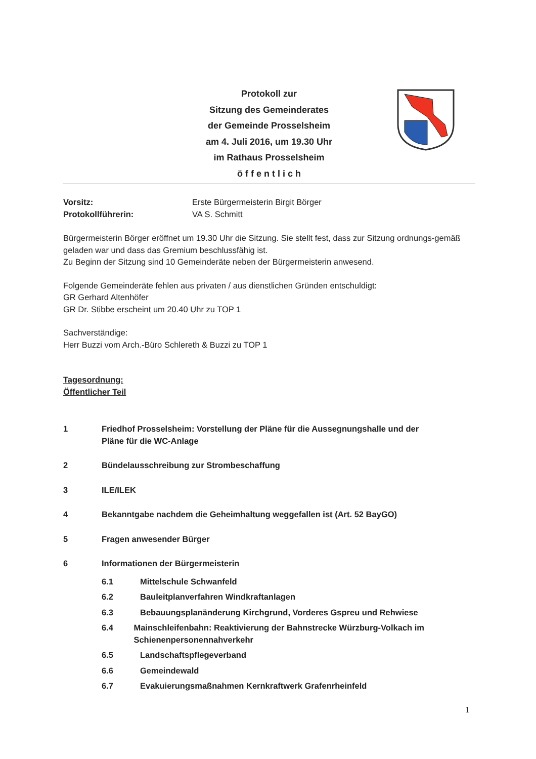Protokoll zur
Sitzung des Gemeinderates
der Gemeinde Prosselsheim
am 4. Juli 2016, um 19.30 Uhr
im Rathaus Prosselsheim
ö f f e n t l i c h
Vorsitz: Erste Bürgermeisterin Birgit Börger
Protokollführerin: VA S. Schmitt
Bürgermeisterin Börger eröffnet um 19.30 Uhr die Sitzung. Sie stellt fest, dass zur Sitzung ordnungs-gemäß geladen war und dass das Gremium beschlussfähig ist.
Zu Beginn der Sitzung sind 10 Gemeinderäte neben der Bürgermeisterin anwesend.
Folgende Gemeinderäte fehlen aus privaten / aus dienstlichen Gründen entschuldigt:
GR Gerhard Altenhöfer
GR Dr. Stibbe erscheint um 20.40 Uhr zu TOP 1
Sachverständige:
Herr Buzzi vom Arch.-Büro Schlereth & Buzzi zu TOP 1
Tagesordnung:
Öffentlicher Teil
1 Friedhof Prosselsheim: Vorstellung der Pläne für die Aussegnungshalle und der
Pläne für die WC-Anlage
2 Bündelausschreibung zur Strombeschaffung
3 ILE/ILEK
4 Bekanntgabe nachdem die Geheimhaltung weggefallen ist (Art. 52 BayGO)
5 Fragen anwesender Bürger
6 Informationen der Bürgermeisterin
6.1 Mittelschule Schwanfeld
6.2 Bauleitplanverfahren Windkraftanlagen
6.3 Bebauungsplanänderung Kirchgrund, Vorderes Gspreu und Rehwiese
6.4 Mainschleifenbahn: Reaktivierung der Bahnstrecke Würzburg-Volkach im Schienenpersonennahverkehr
6.5 Landschaftspflegeverband
6.6 Gemeindewald
6.7 Evakuierungsmaßnahmen Kernkraftwerk Grafenrheinfeld
1